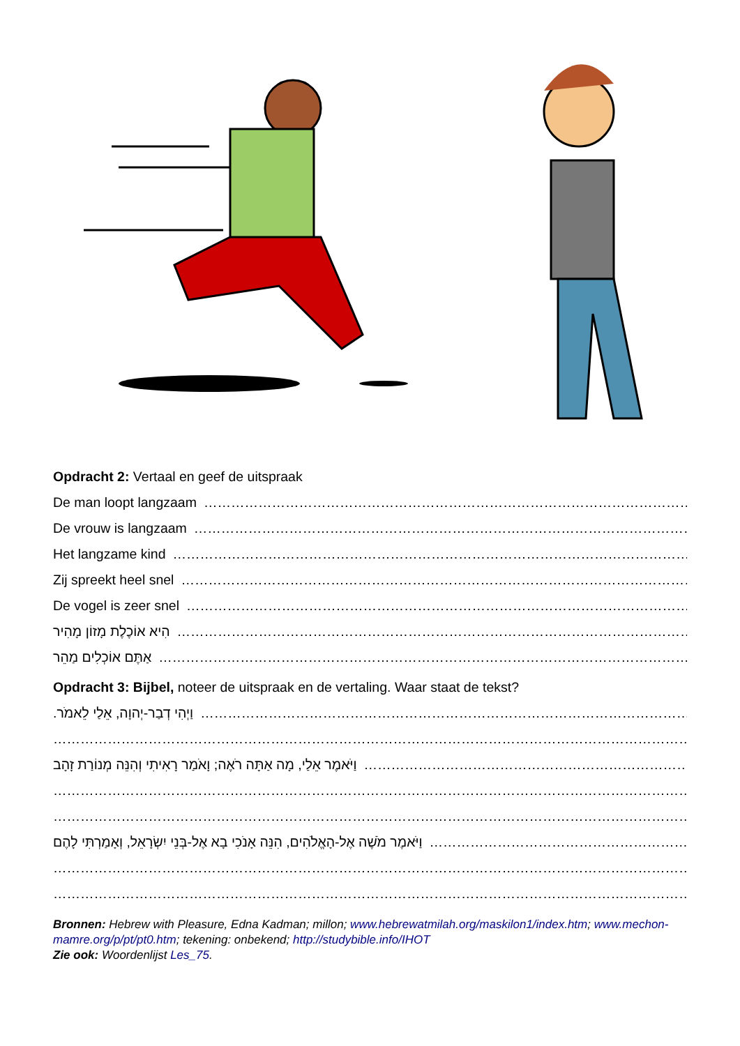Opdracht 2: Vertaal en geef de uitspraak
De man loopt langzaam ……………………………………………………………………………………………………………………………………
De vrouw is langzaam ……………………………………………………………………………………………………………………………………
Het langzame kind ……………………………………………………………………………………………………………………………………
Zij spreekt heel snel ……………………………………………………………………………………………………………………………………
De vogel is zeer snel ……………………………………………………………………………………………………………………………………
הִיא אוֹכֶלֶת מָזוֹן מָהִיר ……………………………………………………………………………………………………………………………………
אַתֶּם אוֹכְלִים מַהֵר ……………………………………………………………………………………………………………………………………
Opdracht 3: Bijbel, noteer de uitspraak en de vertaling. Waar staat de tekst?
וַיְהִי דְבַר-יְהוָה, אֵלַי לֵאמֹר. ……………………………………………………………………………………………………………………………………
……………………………………………………………………………………………………………………………………
וַיֹּאמֶר אֵלַי, מָה אַתָּה רֹאֶה; וָאֹמַר רָאִיתִי וְהִנֵּה מְנוֹרַת זָהָב ……………………………………………………………………………………………………
……………………………………………………………………………………………………………………………………
……………………………………………………………………………………………………………………………………
וַיֹּאמֶר מֹשֶׁה אֶל-הָאֱלֹהִים, הִנֵּה אָנֹכִי בָא אֶל-בְּנֵי יִשְׂרָאֵל, וְאָמַרְתִּי לָהֶם …………………………………………………………
……………………………………………………………………………………………………………………………………
……………………………………………………………………………………………………………………………………
Bronnen: Hebrew with Pleasure, Edna Kadman; millon; www.hebrewatmilah.org/maskilon1/index.htm; www.mechon-mamre.org/p/pt/pt0.htm; tekening: onbekend; http://studybible.info/IHOT
Zie ook: Woordenlijst Les_75.